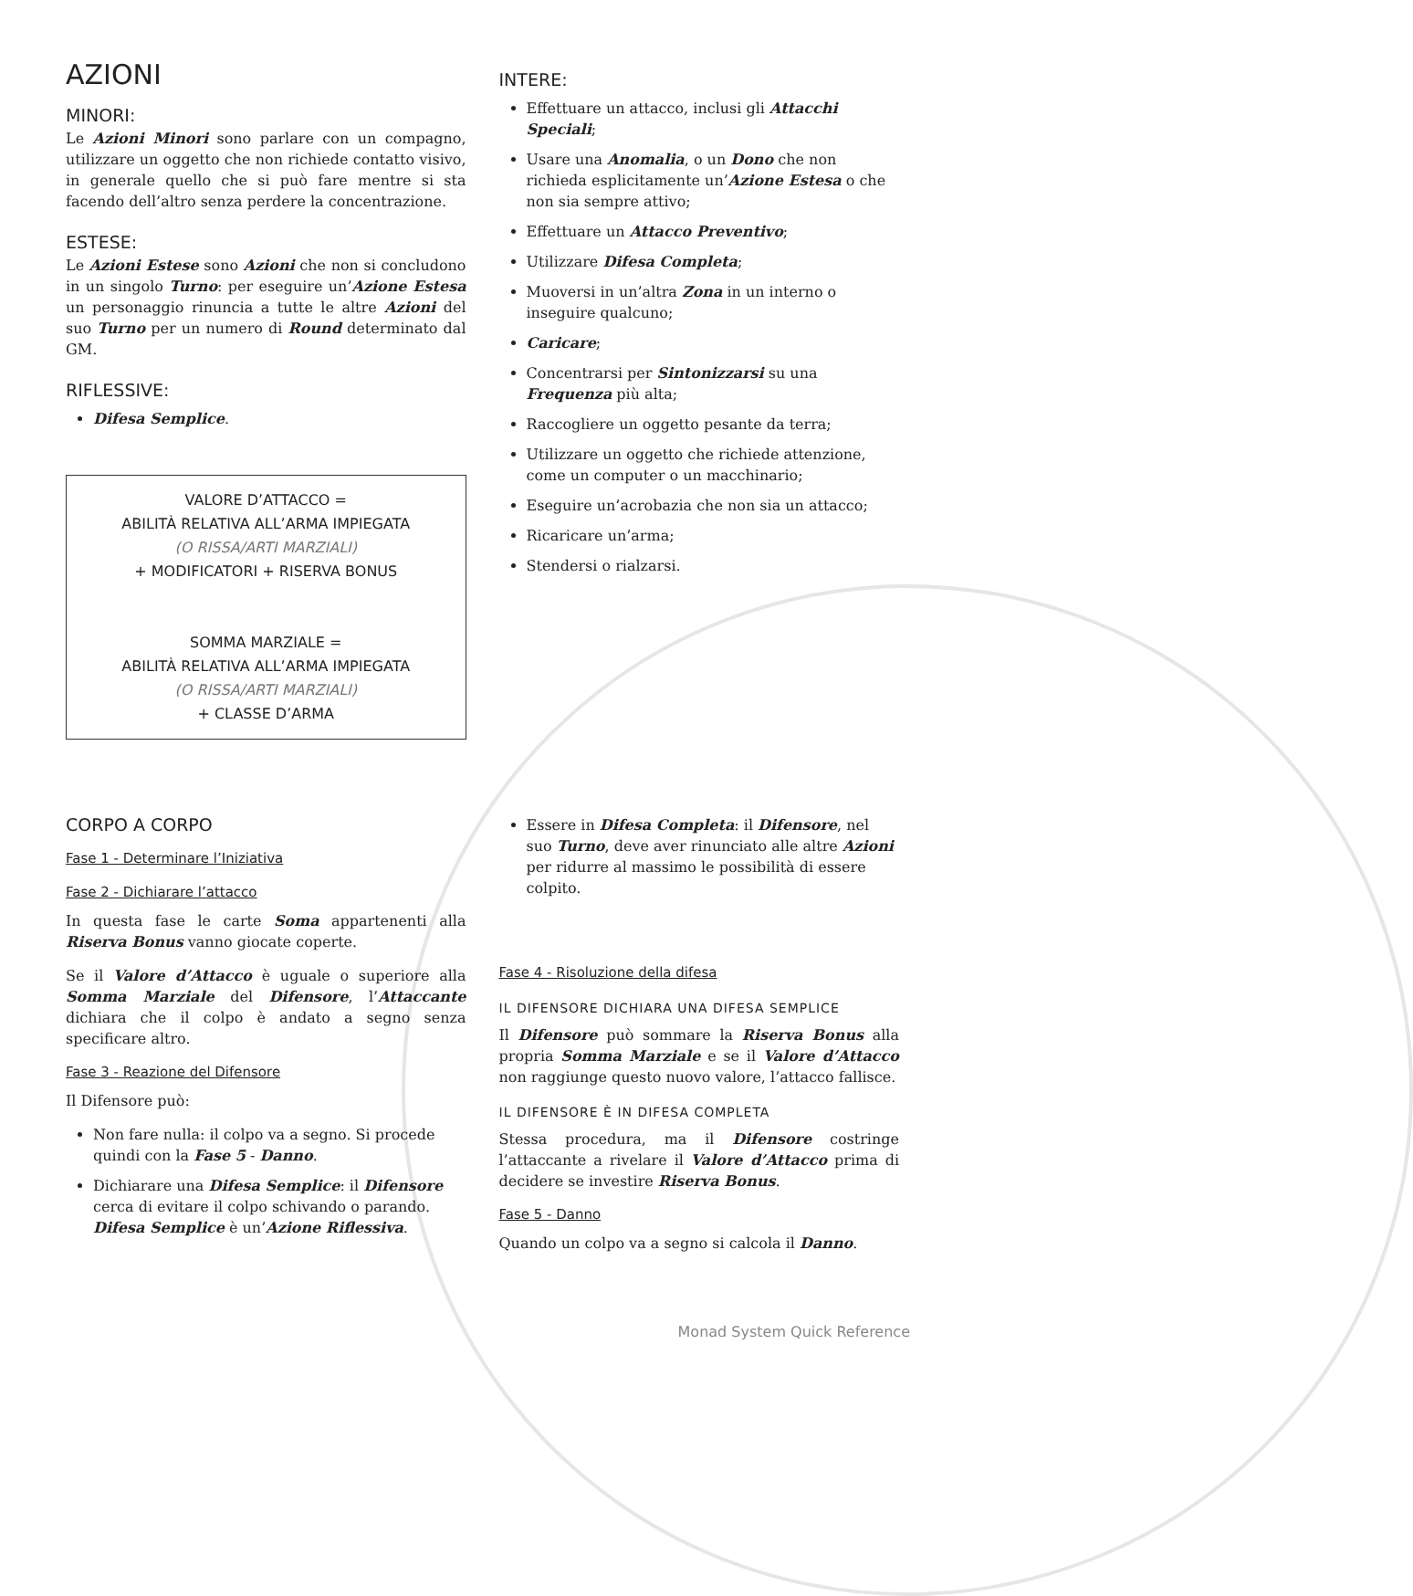AZIONI
MINORI:
Le Azioni Minori sono parlare con un compagno, utilizzare un oggetto che non richiede contatto visivo, in generale quello che si può fare mentre si sta facendo dell’altro senza perdere la concentrazione.
ESTESE:
Le Azioni Estese sono Azioni che non si concludono in un singolo Turno: per eseguire un’Azione Estesa un personaggio rinuncia a tutte le altre Azioni del suo Turno per un numero di Round determinato dal GM.
RIFLESSIVE:
Difesa Semplice.
VALORE D’ATTACCO =
ABILITÀ RELATIVA ALL’ARMA IMPIEGATA
(O RISSA/ARTI MARZIALI)
+ MODIFICATORI + RISERVA BONUS
SOMMA MARZIALE =
ABILITÀ RELATIVA ALL’ARMA IMPIEGATA
(O RISSA/ARTI MARZIALI)
+ CLASSE D’ARMA
INTERE:
Effettuare un attacco, inclusi gli Attacchi Speciali;
Usare una Anomalia, o un Dono che non richieda esplicitamente un’Azione Estesa o che non sia sempre attivo;
Effettuare un Attacco Preventivo;
Utilizzare Difesa Completa;
Muoversi in un’altra Zona in un interno o inseguire qualcuno;
Caricare;
Concentrarsi per Sintonizzarsi su una Frequenza più alta;
Raccogliere un oggetto pesante da terra;
Utilizzare un oggetto che richiede attenzione, come un computer o un macchinario;
Eseguire un’acrobazia che non sia un attacco;
Ricaricare un’arma;
Stendersi o rialzarsi.
CORPO A CORPO
Fase 1 - Determinare l’Iniziativa
Fase 2 - Dichiarare l’attacco
In questa fase le carte Soma appartenenti alla Riserva Bonus vanno giocate coperte.
Se il Valore d’Attacco è uguale o superiore alla Somma Marziale del Difensore, l’Attaccante dichiara che il colpo è andato a segno senza specificare altro.
Fase 3 - Reazione del Difensore
Il Difensore può:
Non fare nulla: il colpo va a segno. Si procede quindi con la Fase 5 - Danno.
Dichiarare una Difesa Semplice: il Difensore cerca di evitare il colpo schivando o parando. Difesa Semplice è un’Azione Riflessiva.
Essere in Difesa Completa: il Difensore, nel suo Turno, deve aver rinunciato alle altre Azioni per ridurre al massimo le possibilità di essere colpito.
Fase 4 - Risoluzione della difesa
IL DIFENSORE DICHIARA UNA DIFESA SEMPLICE
Il Difensore può sommare la Riserva Bonus alla propria Somma Marziale e se il Valore d’Attacco non raggiunge questo nuovo valore, l’attacco fallisce.
IL DIFENSORE È IN DIFESA COMPLETA
Stessa procedura, ma il Difensore costringe l’attaccante a rivelare il Valore d’Attacco prima di decidere se investire Riserva Bonus.
Fase 5 - Danno
Quando un colpo va a segno si calcola il Danno.
Monad System Quick Reference